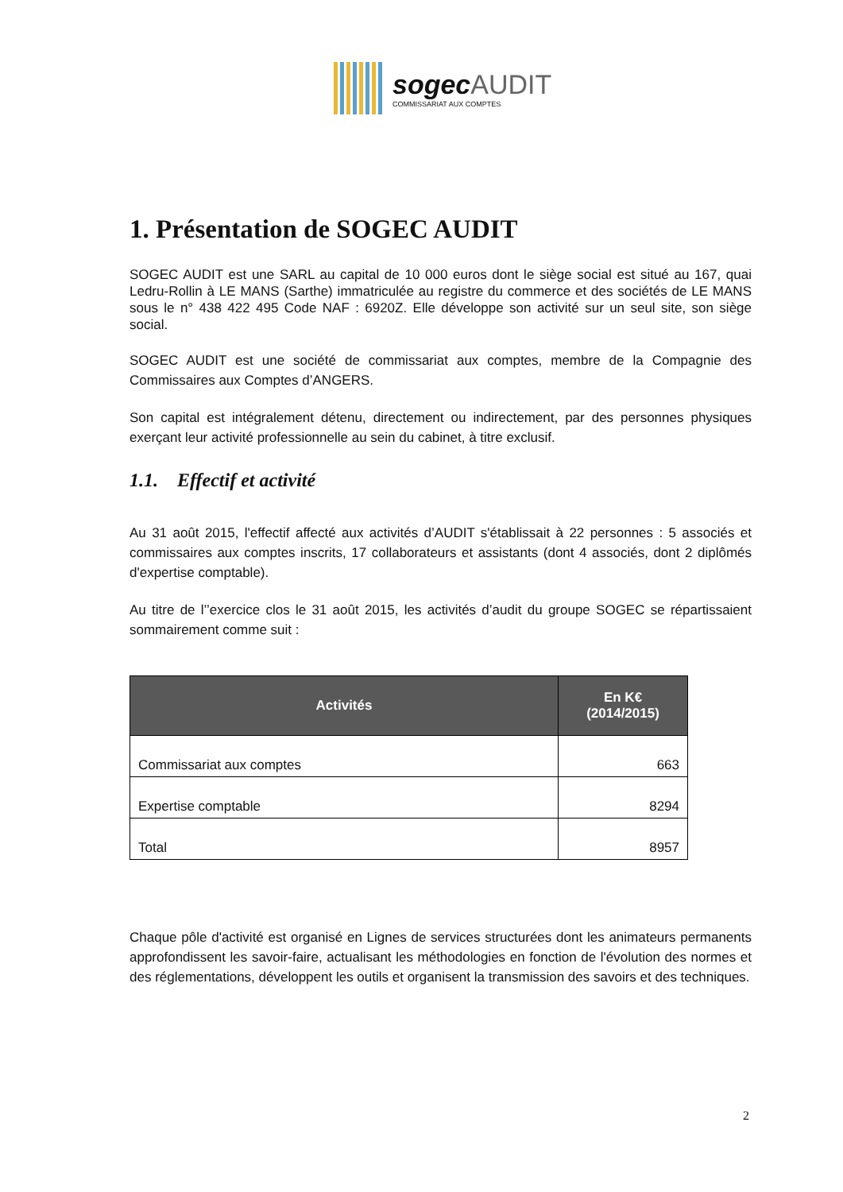sogec AUDIT
COMMISSARIAT AUX COMPTES
1. Présentation de SOGEC AUDIT
SOGEC AUDIT est une SARL au capital de 10 000 euros dont le siège social est situé au 167, quai Ledru-Rollin à LE MANS (Sarthe) immatriculée au registre du commerce et des sociétés de LE MANS sous le n° 438 422 495 Code NAF : 6920Z. Elle développe son activité sur un seul site, son siège social.
SOGEC AUDIT est une société de commissariat aux comptes, membre de la Compagnie des Commissaires aux Comptes d’ANGERS.
Son capital est intégralement détenu, directement ou indirectement, par des personnes physiques exerçant leur activité professionnelle au sein du cabinet, à titre exclusif.
1.1. Effectif et activité
Au 31 août 2015, l'effectif affecté aux activités d’AUDIT s'établissait à 22 personnes : 5 associés et commissaires aux comptes inscrits, 17 collaborateurs et assistants (dont 4 associés, dont 2 diplômés d'expertise comptable).
Au titre de l’’exercice clos le 31 août 2015, les activités d’audit du groupe SOGEC se répartissaient sommairement comme suit :
| Activités | En K€ (2014/2015) |
| --- | --- |
| Commissariat aux comptes | 663 |
| Expertise comptable | 8294 |
| Total | 8957 |
Chaque pôle d'activité est organisé en Lignes de services structurées dont les animateurs permanents approfondissent les savoir-faire, actualisant les méthodologies en fonction de l'évolution des normes et des réglementations, développent les outils et organisent la transmission des savoirs et des techniques.
2